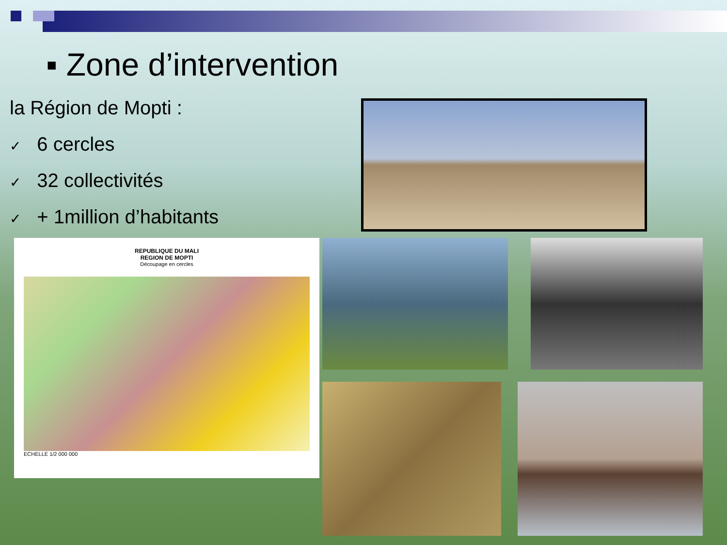▪ Zone d’intervention
la Région de Mopti :
✓ 6 cercles
✓ 32 collectivités
✓ + 1million d’habitants
REPUBLIQUE DU MALI
REGION DE MOPTI
Découpage en cercles
ECHELLE 1/2 000 000